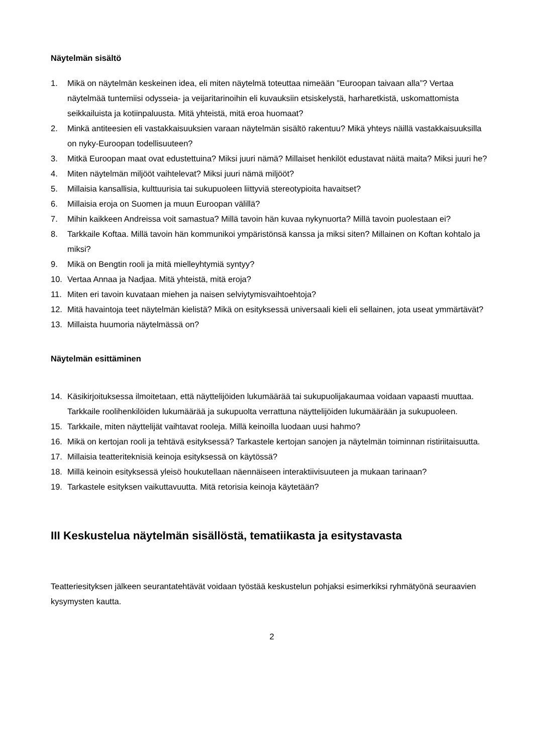Näytelmän sisältö
1. Mikä on näytelmän keskeinen idea, eli miten näytelmä toteuttaa nimeään ”Euroopan taivaan alla”? Vertaa näytelmää tuntemiisi odysseia- ja veijaritarinoihin eli kuvauksiin etsiskelystä, harharetkistä, uskomattomista seikkailuista ja kotiinpaluusta. Mitä yhteistä, mitä eroa huomaat?
2. Minkä antiteesien eli vastakkaisuuksien varaan näytelmän sisältö rakentuu? Mikä yhteys näillä vastakkaisuuksilla on nyky-Euroopan todellisuuteen?
3. Mitkä Euroopan maat ovat edustettuina? Miksi juuri nämä? Millaiset henkilöt edustavat näitä maita? Miksi juuri he?
4. Miten näytelmän miljööt vaihtelevat? Miksi juuri nämä miljööt?
5. Millaisia kansallisia, kulttuurisia tai sukupuoleen liittyviä stereotypioita havaitset?
6. Millaisia eroja on Suomen ja muun Euroopan välillä?
7. Mihin kaikkeen Andreissa voit samastua? Millä tavoin hän kuvaa nykynuorta? Millä tavoin puolestaan ei?
8. Tarkkaile Koftaa. Millä tavoin hän kommunikoi ympäristönsä kanssa ja miksi siten? Millainen on Koftan kohtalo ja miksi?
9. Mikä on Bengtin rooli ja mitä mielleyhtymiä syntyy?
10. Vertaa Annaa ja Nadjaa. Mitä yhteistä, mitä eroja?
11. Miten eri tavoin kuvataan miehen ja naisen selviytymisvaihtoehtoja?
12. Mitä havaintoja teet näytelmän kielistä? Mikä on esityksessä universaali kieli eli sellainen, jota useat ymmärtävät?
13. Millaista huumoria näytelmässä on?
Näytelmän esittäminen
14. Käsikirjoituksessa ilmoitetaan, että näyttelijöiden lukumäärää tai sukupuolijakaumaa voidaan vapaasti muuttaa. Tarkkaile roolihenkilöiden lukumäärää ja sukupuolta verrattuna näyttelijöiden lukumäärään ja sukupuoleen.
15. Tarkkaile, miten näyttelijät vaihtavat rooleja. Millä keinoilla luodaan uusi hahmo?
16. Mikä on kertojan rooli ja tehtävä esityksessä? Tarkastele kertojan sanojen ja näytelmän toiminnan ristiriitaisuutta.
17. Millaisia teatteriteknisiä keinoja esityksessä on käytössä?
18. Millä keinoin esityksessä yleisö houkutellaan näennäiseen interaktiivisuuteen ja mukaan tarinaan?
19. Tarkastele esityksen vaikuttavuutta. Mitä retorisia keinoja käytetään?
III Keskustelua näytelmän sisällöstä, tematiikasta ja esitystavasta
Teatteriesityksen jälkeen seurantatehtävät voidaan työstää keskustelun pohjaksi esimerkiksi ryhmätyönä seuraavien kysymysten kautta.
2